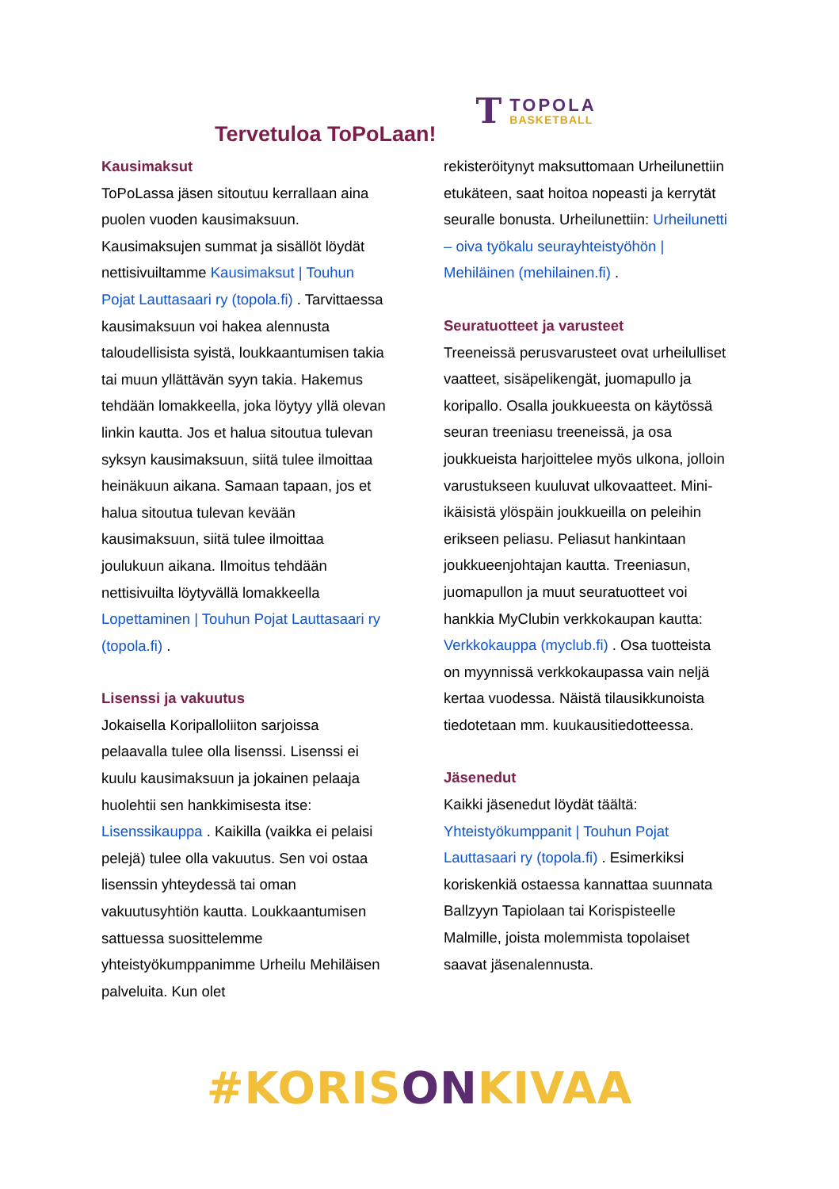Tervetuloa ToPoLaan!
T
TOPOLA
BASKETBALL
Kausimaksut
ToPoLassa jäsen sitoutuu kerrallaan aina puolen vuoden kausimaksuun. Kausimaksujen summat ja sisällöt löydät nettisivuiltamme Kausimaksut | Touhun Pojat Lauttasaari ry (topola.fi) . Tarvittaessa kausimaksuun voi hakea alennusta taloudellisista syistä, loukkaantumisen takia tai muun yllättävän syyn takia. Hakemus tehdään lomakkeella, joka löytyy yllä olevan linkin kautta. Jos et halua sitoutua tulevan syksyn kausimaksuun, siitä tulee ilmoittaa heinäkuun aikana. Samaan tapaan, jos et halua sitoutua tulevan kevään kausimaksuun, siitä tulee ilmoittaa joulukuun aikana. Ilmoitus tehdään nettisivuilta löytyvällä lomakkeella Lopettaminen | Touhun Pojat Lauttasaari ry (topola.fi) .
Lisenssi ja vakuutus
Jokaisella Koripalloliiton sarjoissa pelaavalla tulee olla lisenssi. Lisenssi ei kuulu kausimaksuun ja jokainen pelaaja huolehtii sen hankkimisesta itse: Lisenssikauppa . Kaikilla (vaikka ei pelaisi pelejä) tulee olla vakuutus. Sen voi ostaa lisenssin yhteydessä tai oman vakuutusyhtiön kautta. Loukkaantumisen sattuessa suosittelemme yhteistyökumppanimme Urheilu Mehiläisen palveluita. Kun olet
rekisteröitynyt maksuttomaan Urheilunettiin etukäteen, saat hoitoa nopeasti ja kerrytät seuralle bonusta. Urheilunettiin: Urheilunetti – oiva työkalu seurayhteistyöhön | Mehiläinen (mehilainen.fi) .
Seuratuotteet ja varusteet
Treeneissä perusvarusteet ovat urheilulliset vaatteet, sisäpelikengät, juomapullo ja koripallo. Osalla joukkueesta on käytössä seuran treeniasu treeneissä, ja osa joukkueista harjoittelee myös ulkona, jolloin varustukseen kuuluvat ulkovaatteet. Mini-ikäisistä ylöspäin joukkueilla on peleihin erikseen peliasu. Peliasut hankintaan joukkueenjohtajan kautta. Treeniasun, juomapullon ja muut seuratuotteet voi hankkia MyClubin verkkokaupan kautta: Verkkokauppa (myclub.fi) . Osa tuotteista on myynnissä verkkokaupassa vain neljä kertaa vuodessa. Näistä tilausikkunoista tiedotetaan mm. kuukausitiedotteessa.
Jäsenedut
Kaikki jäsenedut löydät täältä: Yhteistyökumppanit | Touhun Pojat Lauttasaari ry (topola.fi) . Esimerkiksi koriskenkiä ostaessa kannattaa suunnata Ballzyyn Tapiolaan tai Korispisteelle Malmille, joista molemmista topolaiset saavat jäsenalennusta.
#KORISONKIVAA